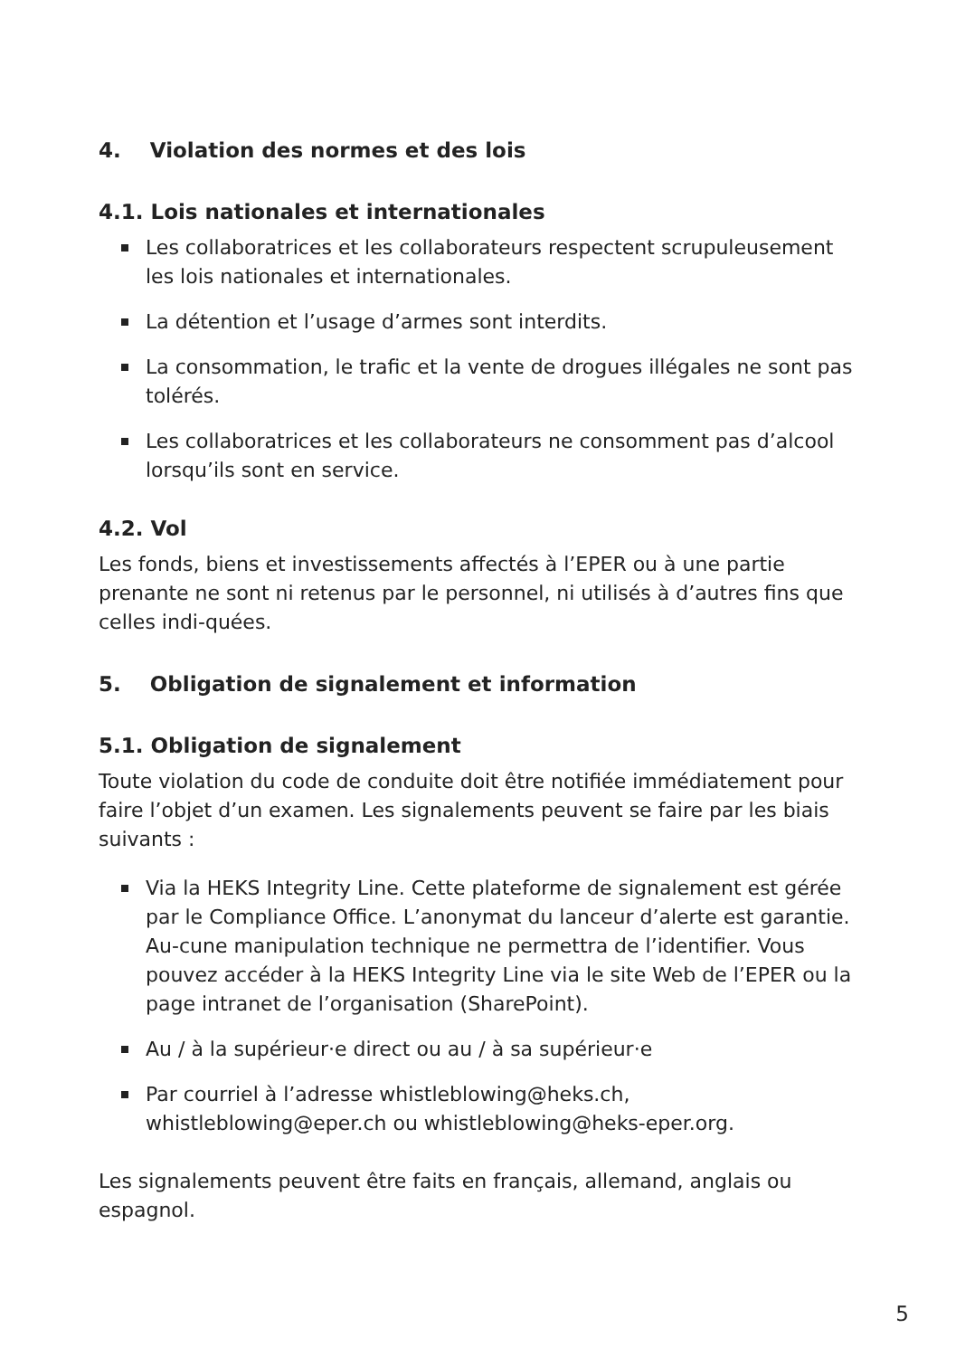4. Violation des normes et des lois
4.1. Lois nationales et internationales
Les collaboratrices et les collaborateurs respectent scrupuleusement les lois nationales et internationales.
La détention et l’usage d’armes sont interdits.
La consommation, le trafic et la vente de drogues illégales ne sont pas tolérés.
Les collaboratrices et les collaborateurs ne consomment pas d’alcool lorsqu’ils sont en service.
4.2. Vol
Les fonds, biens et investissements affectés à l’EPER ou à une partie prenante ne sont ni retenus par le personnel, ni utilisés à d’autres fins que celles indi-quées.
5. Obligation de signalement et information
5.1. Obligation de signalement
Toute violation du code de conduite doit être notifiée immédiatement pour faire l’objet d’un examen. Les signalements peuvent se faire par les biais suivants :
Via la HEKS Integrity Line. Cette plateforme de signalement est gérée par le Compliance Office. L’anonymat du lanceur d’alerte est garantie. Au-cune manipulation technique ne permettra de l’identifier. Vous pouvez accéder à la HEKS Integrity Line via le site Web de l’EPER ou la page intranet de l’organisation (SharePoint).
Au / à la supérieur·e direct ou au / à sa supérieur·e
Par courriel à l’adresse whistleblowing@heks.ch, whistleblowing@eper.ch ou whistleblowing@heks-eper.org.
Les signalements peuvent être faits en français, allemand, anglais ou espagnol.
5